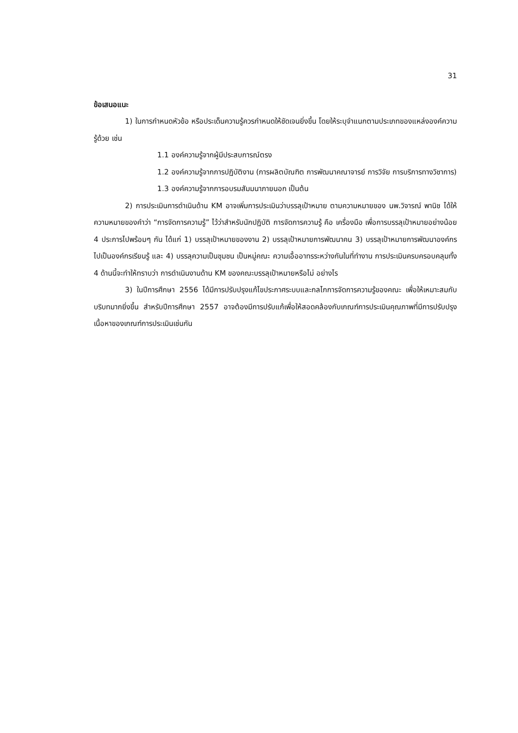31
ข้อเสนอแนะ
1) ในการกำหนดหัวข้อ หรือประเด็นความรู้ควรกำหนดให้ชัดเจนยิ่งขึ้น โดยให้ระบุจำแนกตามประเภทของแหล่งองค์ความรู้ด้วย เช่น
1.1 องค์ความรู้จากผู้มีประสบการณ์ตรง
1.2 องค์ความรู้จากการปฏิบัติงาน (การผลิตบัณฑิต การพัฒนาคณาจารย์ การวิจัย การบริการทางวิชาการ)
1.3 องค์ความรู้จากการอบรมสัมมนาภายนอก เป็นต้น
2) การประเมินการดำเนินด้าน KM อาจเพิ่มการประเมินว่าบรรลุเป้าหมาย ตามความหมายของ นพ.วิจารณ์ พานิช ได้ให้ความหมายของคำว่า “การจัดการความรู้” ไว้ว่าสำหรับนักปฏิบัติ การจัดการความรู้ คือ เครื่องมือ เพื่อการบรรลุเป้าหมายอย่างน้อย 4 ประการไปพร้อมๆ กัน ได้แก่ 1) บรรลุเป้าหมายของงาน 2) บรรลุเป้าหมายการพัฒนาคน 3) บรรลุเป้าหมายการพัฒนาองค์กรไปเป็นองค์กรเรียนรู้ และ 4) บรรลุความเป็นชุมชน เป็นหมู่คณะ ความเอื้ออาทรระหว่างกันในที่ทำงาน การประเมินครบครอบคลุมทั้ง 4 ด้านนี้จะทำให้ทราบว่า การดำเนินงานด้าน KM ของคณะบรรลุเป้าหมายหรือไม่ อย่างไร
3) ในปีการศึกษา 2556 ได้มีการปรับปรุงแก้ไขประกาศระบบและกลไกการจัดการความรู้ของคณะ เพื่อให้เหมาะสมกับบริบทมากยิ่งขึ้น สำหรับปีการศึกษา 2557 อาจต้องมีการปรับแก้เพื่อให้สอดคล้องกับเกณฑ์การประเมินคุณภาพที่มีการปรับปรุงเนื้อหาของเกณฑ์การประเมินเช่นกัน